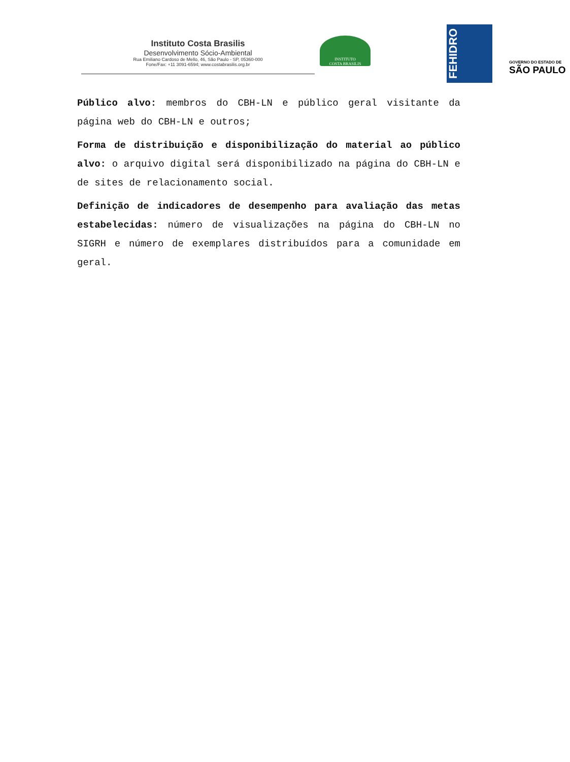Instituto Costa Brasilis
Desenvolvimento Sócio-Ambiental
Rua Emiliano Cardoso de Mello, 46, São Paulo - SP, 05360-000
Fone/Fax: +11 3091-6594; www.costabrasilis.org.br
INSTITUTO
COSTA BRASILIS
FEHIDRO
GOVERNO DO ESTADO DE
SÃO PAULO
Público alvo: membros do CBH-LN e público geral visitante da página web do CBH-LN e outros;
Forma de distribuição e disponibilização do material ao público alvo: o arquivo digital será disponibilizado na página do CBH-LN e de sites de relacionamento social.
Definição de indicadores de desempenho para avaliação das metas estabelecidas: número de visualizações na página do CBH-LN no SIGRH e número de exemplares distribuídos para a comunidade em geral.